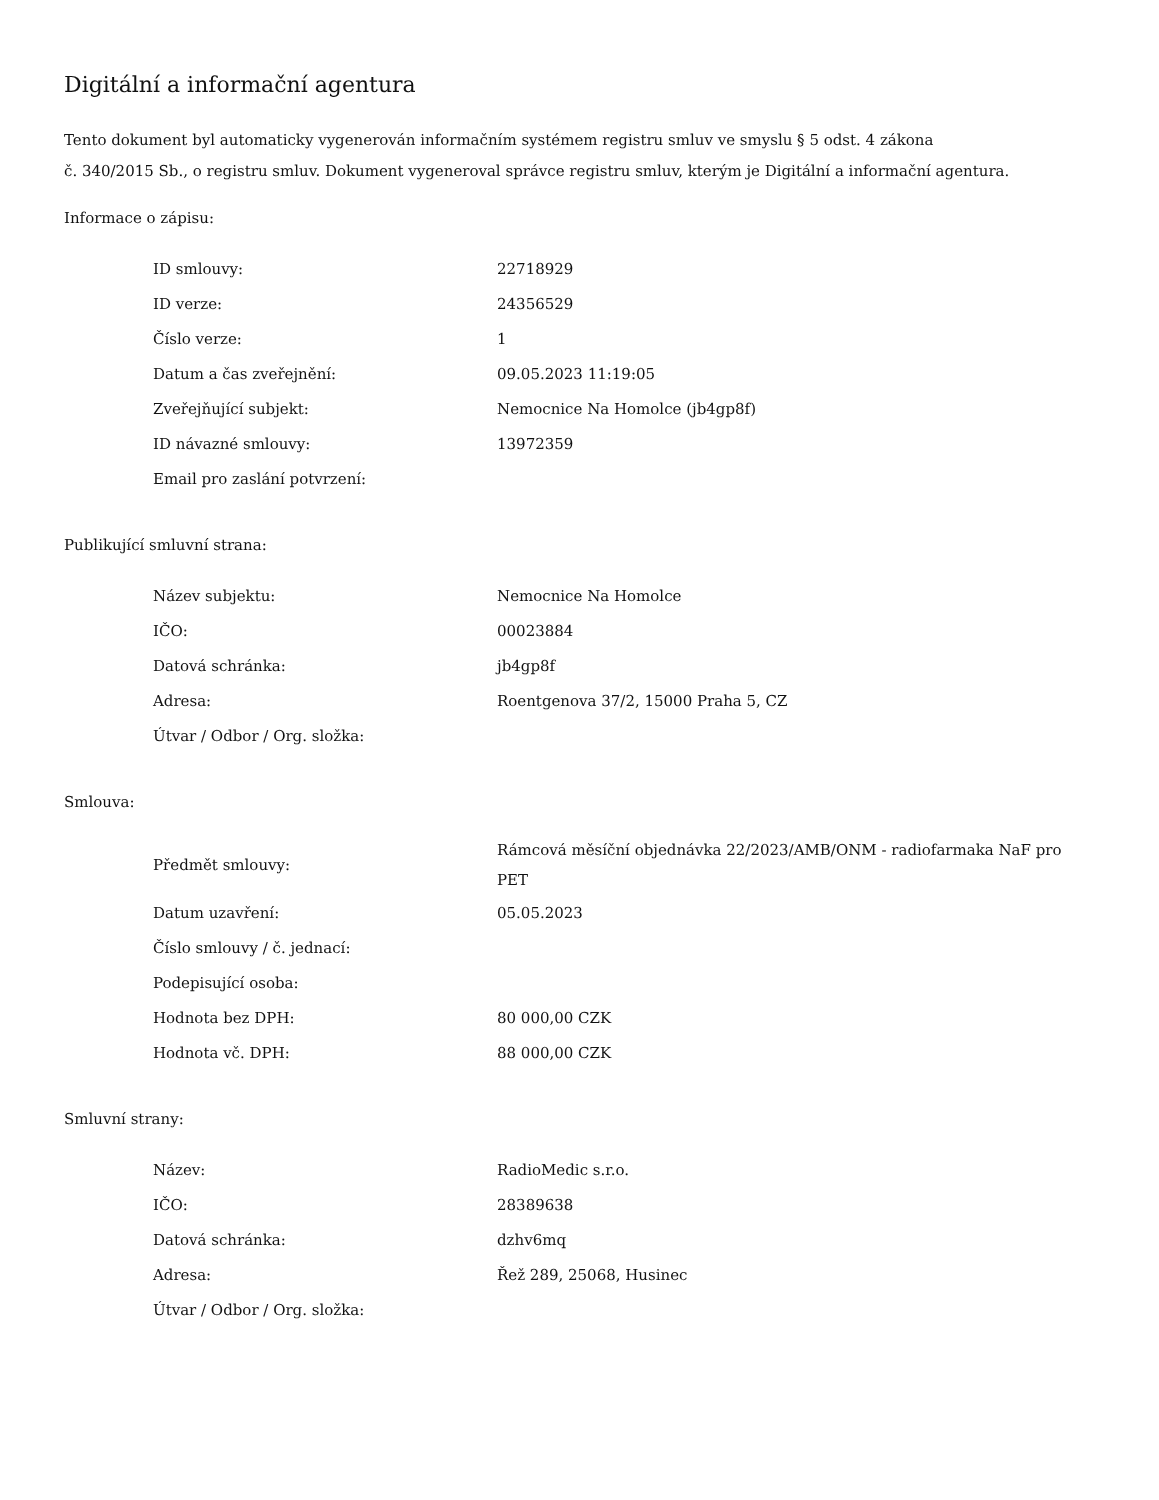Digitální a informační agentura
Tento dokument byl automaticky vygenerován informačním systémem registru smluv ve smyslu § 5 odst. 4 zákona
č. 340/2015 Sb., o registru smluv. Dokument vygeneroval správce registru smluv, kterým je Digitální a informační agentura.
Informace o zápisu:
| ID smlouvy: | 22718929 |
| ID verze: | 24356529 |
| Číslo verze: | 1 |
| Datum a čas zveřejnění: | 09.05.2023 11:19:05 |
| Zveřejňující subjekt: | Nemocnice Na Homolce (jb4gp8f) |
| ID návazné smlouvy: | 13972359 |
| Email pro zaslání potvrzení: | |
Publikující smluvní strana:
| Název subjektu: | Nemocnice Na Homolce |
| IČO: | 00023884 |
| Datová schránka: | jb4gp8f |
| Adresa: | Roentgenova 37/2, 15000 Praha 5, CZ |
| Útvar / Odbor / Org. složka: | |
Smlouva:
| Předmět smlouvy: | Rámcová měsíční objednávka 22/2023/AMB/ONM - radiofarmaka NaF pro PET |
| Datum uzavření: | 05.05.2023 |
| Číslo smlouvy / č. jednací: | |
| Podepisující osoba: | |
| Hodnota bez DPH: | 80 000,00 CZK |
| Hodnota vč. DPH: | 88 000,00 CZK |
Smluvní strany:
| Název: | RadioMedic s.r.o. |
| IČO: | 28389638 |
| Datová schránka: | dzhv6mq |
| Adresa: | Řež 289, 25068, Husinec |
| Útvar / Odbor / Org. složka: | |